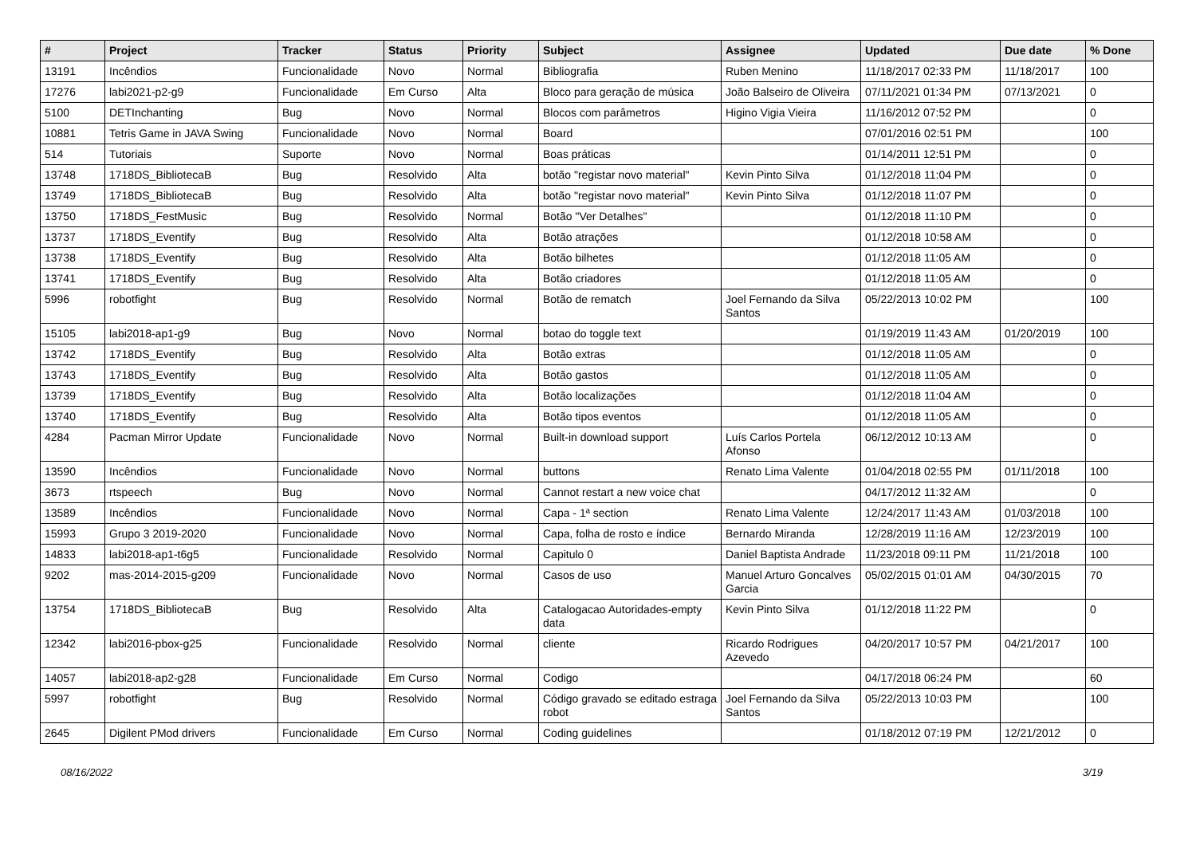| # | Project | Tracker | Status | Priority | Subject | Assignee | Updated | Due date | % Done |
| --- | --- | --- | --- | --- | --- | --- | --- | --- | --- |
| 13191 | Incêndios | Funcionalidade | Novo | Normal | Bibliografia | Ruben Menino | 11/18/2017 02:33 PM | 11/18/2017 | 100 |
| 17276 | labi2021-p2-g9 | Funcionalidade | Em Curso | Alta | Bloco para geração de música | João Balseiro de Oliveira | 07/11/2021 01:34 PM | 07/13/2021 | 0 |
| 5100 | DETInchanting | Bug | Novo | Normal | Blocos com parâmetros | Higino Vigia Vieira | 11/16/2012 07:52 PM | | 0 |
| 10881 | Tetris Game in JAVA Swing | Funcionalidade | Novo | Normal | Board | | 07/01/2016 02:51 PM | | 100 |
| 514 | Tutoriais | Suporte | Novo | Normal | Boas práticas | | 01/14/2011 12:51 PM | | 0 |
| 13748 | 1718DS_BibliotecaB | Bug | Resolvido | Alta | botão "registar novo material" | Kevin Pinto Silva | 01/12/2018 11:04 PM | | 0 |
| 13749 | 1718DS_BibliotecaB | Bug | Resolvido | Alta | botão "registar novo material" | Kevin Pinto Silva | 01/12/2018 11:07 PM | | 0 |
| 13750 | 1718DS_FestMusic | Bug | Resolvido | Normal | Botão "Ver Detalhes" | | 01/12/2018 11:10 PM | | 0 |
| 13737 | 1718DS_Eventify | Bug | Resolvido | Alta | Botão atrações | | 01/12/2018 10:58 AM | | 0 |
| 13738 | 1718DS_Eventify | Bug | Resolvido | Alta | Botão bilhetes | | 01/12/2018 11:05 AM | | 0 |
| 13741 | 1718DS_Eventify | Bug | Resolvido | Alta | Botão criadores | | 01/12/2018 11:05 AM | | 0 |
| 5996 | robotfight | Bug | Resolvido | Normal | Botão de rematch | Joel Fernando da Silva Santos | 05/22/2013 10:02 PM | | 100 |
| 15105 | labi2018-ap1-g9 | Bug | Novo | Normal | botao do toggle text | | 01/19/2019 11:43 AM | 01/20/2019 | 100 |
| 13742 | 1718DS_Eventify | Bug | Resolvido | Alta | Botão extras | | 01/12/2018 11:05 AM | | 0 |
| 13743 | 1718DS_Eventify | Bug | Resolvido | Alta | Botão gastos | | 01/12/2018 11:05 AM | | 0 |
| 13739 | 1718DS_Eventify | Bug | Resolvido | Alta | Botão localizações | | 01/12/2018 11:04 AM | | 0 |
| 13740 | 1718DS_Eventify | Bug | Resolvido | Alta | Botão tipos eventos | | 01/12/2018 11:05 AM | | 0 |
| 4284 | Pacman Mirror Update | Funcionalidade | Novo | Normal | Built-in download support | Luís Carlos Portela Afonso | 06/12/2012 10:13 AM | | 0 |
| 13590 | Incêndios | Funcionalidade | Novo | Normal | buttons | Renato Lima Valente | 01/04/2018 02:55 PM | 01/11/2018 | 100 |
| 3673 | rtspeech | Bug | Novo | Normal | Cannot restart a new voice chat | | 04/17/2012 11:32 AM | | 0 |
| 13589 | Incêndios | Funcionalidade | Novo | Normal | Capa - 1ª section | Renato Lima Valente | 12/24/2017 11:43 AM | 01/03/2018 | 100 |
| 15993 | Grupo 3 2019-2020 | Funcionalidade | Novo | Normal | Capa, folha de rosto e índice | Bernardo Miranda | 12/28/2019 11:16 AM | 12/23/2019 | 100 |
| 14833 | labi2018-ap1-t6g5 | Funcionalidade | Resolvido | Normal | Capitulo 0 | Daniel Baptista Andrade | 11/23/2018 09:11 PM | 11/21/2018 | 100 |
| 9202 | mas-2014-2015-g209 | Funcionalidade | Novo | Normal | Casos de uso | Manuel Arturo Goncalves Garcia | 05/02/2015 01:01 AM | 04/30/2015 | 70 |
| 13754 | 1718DS_BibliotecaB | Bug | Resolvido | Alta | Catalogacao Autoridades-empty data | Kevin Pinto Silva | 01/12/2018 11:22 PM | | 0 |
| 12342 | labi2016-pbox-g25 | Funcionalidade | Resolvido | Normal | cliente | Ricardo Rodrigues Azevedo | 04/20/2017 10:57 PM | 04/21/2017 | 100 |
| 14057 | labi2018-ap2-g28 | Funcionalidade | Em Curso | Normal | Codigo | | 04/17/2018 06:24 PM | | 60 |
| 5997 | robotfight | Bug | Resolvido | Normal | Código gravado se editado estraga robot | Joel Fernando da Silva Santos | 05/22/2013 10:03 PM | | 100 |
| 2645 | Digilent PMod drivers | Funcionalidade | Em Curso | Normal | Coding guidelines | | 01/18/2012 07:19 PM | 12/21/2012 | 0 |
08/16/2022 3/19